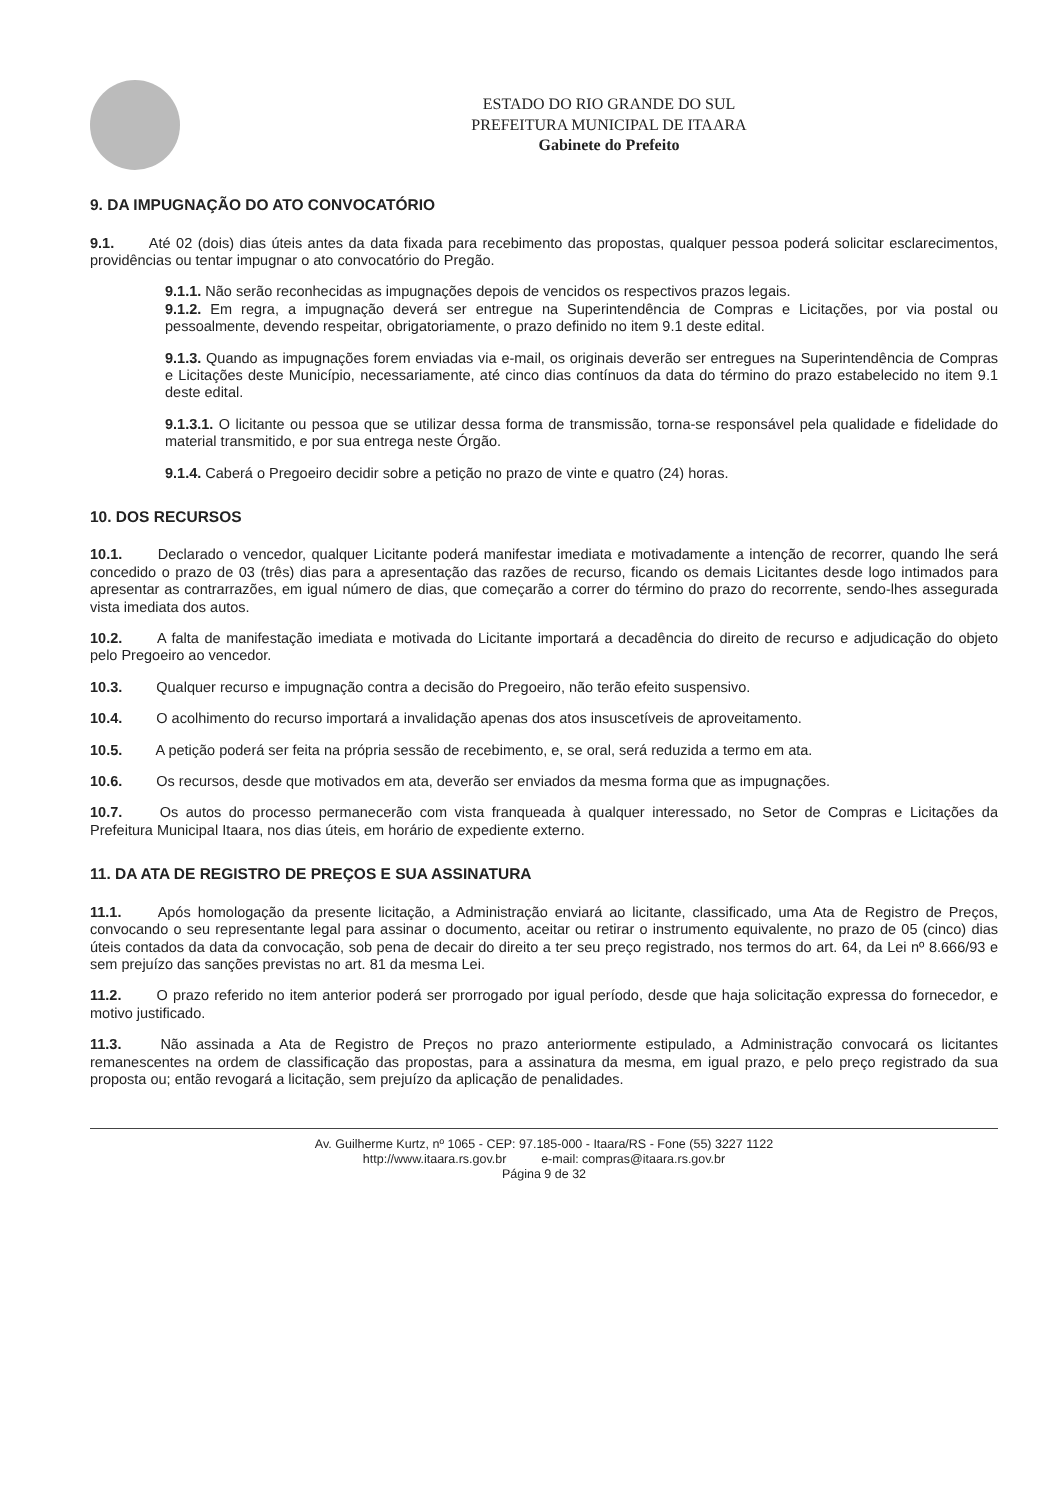ESTADO DO RIO GRANDE DO SUL
PREFEITURA MUNICIPAL DE ITAARA
Gabinete do Prefeito
9. DA IMPUGNAÇÃO DO ATO CONVOCATÓRIO
9.1. Até 02 (dois) dias úteis antes da data fixada para recebimento das propostas, qualquer pessoa poderá solicitar esclarecimentos, providências ou tentar impugnar o ato convocatório do Pregão.
9.1.1. Não serão reconhecidas as impugnações depois de vencidos os respectivos prazos legais.
9.1.2. Em regra, a impugnação deverá ser entregue na Superintendência de Compras e Licitações, por via postal ou pessoalmente, devendo respeitar, obrigatoriamente, o prazo definido no item 9.1 deste edital.
9.1.3. Quando as impugnações forem enviadas via e-mail, os originais deverão ser entregues na Superintendência de Compras e Licitações deste Município, necessariamente, até cinco dias contínuos da data do término do prazo estabelecido no item 9.1 deste edital.
9.1.3.1. O licitante ou pessoa que se utilizar dessa forma de transmissão, torna-se responsável pela qualidade e fidelidade do material transmitido, e por sua entrega neste Órgão.
9.1.4. Caberá o Pregoeiro decidir sobre a petição no prazo de vinte e quatro (24) horas.
10. DOS RECURSOS
10.1. Declarado o vencedor, qualquer Licitante poderá manifestar imediata e motivadamente a intenção de recorrer, quando lhe será concedido o prazo de 03 (três) dias para a apresentação das razões de recurso, ficando os demais Licitantes desde logo intimados para apresentar as contrarrazões, em igual número de dias, que começarão a correr do término do prazo do recorrente, sendo-lhes assegurada vista imediata dos autos.
10.2. A falta de manifestação imediata e motivada do Licitante importará a decadência do direito de recurso e adjudicação do objeto pelo Pregoeiro ao vencedor.
10.3. Qualquer recurso e impugnação contra a decisão do Pregoeiro, não terão efeito suspensivo.
10.4. O acolhimento do recurso importará a invalidação apenas dos atos insuscetíveis de aproveitamento.
10.5. A petição poderá ser feita na própria sessão de recebimento, e, se oral, será reduzida a termo em ata.
10.6. Os recursos, desde que motivados em ata, deverão ser enviados da mesma forma que as impugnações.
10.7. Os autos do processo permanecerão com vista franqueada à qualquer interessado, no Setor de Compras e Licitações da Prefeitura Municipal Itaara, nos dias úteis, em horário de expediente externo.
11. DA ATA DE REGISTRO DE PREÇOS E SUA ASSINATURA
11.1. Após homologação da presente licitação, a Administração enviará ao licitante, classificado, uma Ata de Registro de Preços, convocando o seu representante legal para assinar o documento, aceitar ou retirar o instrumento equivalente, no prazo de 05 (cinco) dias úteis contados da data da convocação, sob pena de decair do direito a ter seu preço registrado, nos termos do art. 64, da Lei nº 8.666/93 e sem prejuízo das sanções previstas no art. 81 da mesma Lei.
11.2. O prazo referido no item anterior poderá ser prorrogado por igual período, desde que haja solicitação expressa do fornecedor, e motivo justificado.
11.3. Não assinada a Ata de Registro de Preços no prazo anteriormente estipulado, a Administração convocará os licitantes remanescentes na ordem de classificação das propostas, para a assinatura da mesma, em igual prazo, e pelo preço registrado da sua proposta ou; então revogará a licitação, sem prejuízo da aplicação de penalidades.
Av. Guilherme Kurtz, nº 1065 - CEP: 97.185-000 - Itaara/RS - Fone (55) 3227 1122
http://www.itaara.rs.gov.br e-mail: compras@itaara.rs.gov.br
Página 9 de 32